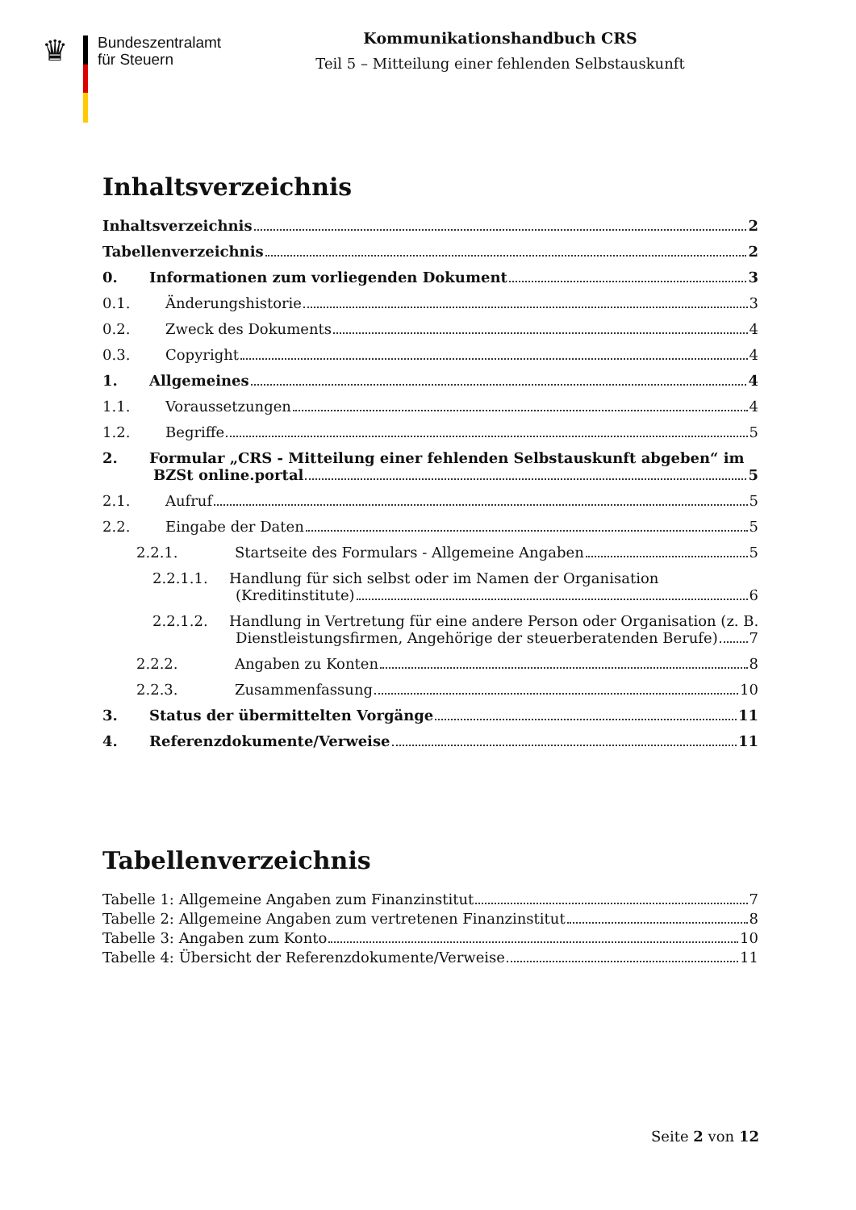♛
Bundeszentralamt
für Steuern
Kommunikationshandbuch CRS
Teil 5 – Mitteilung einer fehlenden Selbstauskunft
Inhaltsverzeichnis
Inhaltsverzeichnis 2
Tabellenverzeichnis 2
0. Informationen zum vorliegenden Dokument 3
0.1. Änderungshistorie 3
0.2. Zweck des Dokuments 4
0.3. Copyright 4
1. Allgemeines 4
1.1. Voraussetzungen 4
1.2. Begriffe 5
2. Formular „CRS - Mitteilung einer fehlenden Selbstauskunft abgeben“ im
BZSt online.portal 5
2.1. Aufruf 5
2.2. Eingabe der Daten 5
2.2.1. Startseite des Formulars - Allgemeine Angaben 5
2.2.1.1. Handlung für sich selbst oder im Namen der Organisation
(Kreditinstitute) 6
2.2.1.2. Handlung in Vertretung für eine andere Person oder Organisation (z. B.
Dienstleistungsfirmen, Angehörige der steuerberatenden Berufe) 7
2.2.2. Angaben zu Konten 8
2.2.3. Zusammenfassung 10
3. Status der übermittelten Vorgänge 11
4. Referenzdokumente/Verweise 11
Tabellenverzeichnis
Tabelle 1: Allgemeine Angaben zum Finanzinstitut 7
Tabelle 2: Allgemeine Angaben zum vertretenen Finanzinstitut 8
Tabelle 3: Angaben zum Konto 10
Tabelle 4: Übersicht der Referenzdokumente/Verweise 11
Seite 2 von 12